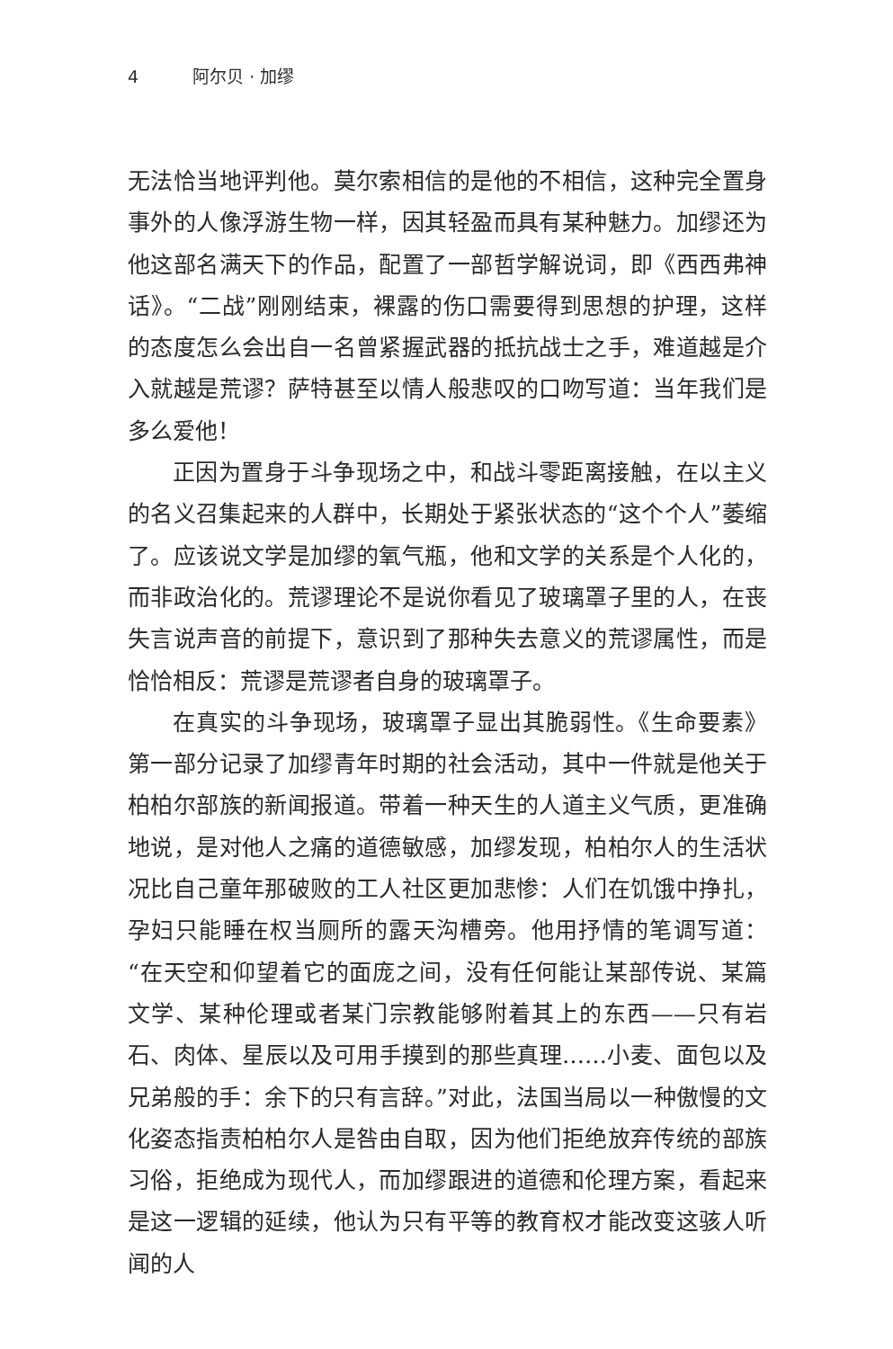4 阿尔贝 · 加缪
无法恰当地评判他。莫尔索相信的是他的不相信，这种完全置身事外的人像浮游生物一样，因其轻盈而具有某种魅力。加缪还为他这部名满天下的作品，配置了一部哲学解说词，即《西西弗神话》。“二战”刚刚结束，裸露的伤口需要得到思想的护理，这样的态度怎么会出自一名曾紧握武器的抵抗战士之手，难道越是介入就越是荒谬？萨特甚至以情人般悲叹的口吻写道：当年我们是多么爱他！
正因为置身于斗争现场之中，和战斗零距离接触，在以主义的名义召集起来的人群中，长期处于紧张状态的“这个个人”萎缩了。应该说文学是加缪的氧气瓶，他和文学的关系是个人化的，而非政治化的。荒谬理论不是说你看见了玻璃罩子里的人，在丧失言说声音的前提下，意识到了那种失去意义的荒谬属性，而是恰恰相反：荒谬是荒谬者自身的玻璃罩子。
在真实的斗争现场，玻璃罩子显出其脆弱性。《生命要素》第一部分记录了加缪青年时期的社会活动，其中一件就是他关于柏柏尔部族的新闻报道。带着一种天生的人道主义气质，更准确地说，是对他人之痛的道德敏感，加缪发现，柏柏尔人的生活状况比自己童年那破败的工人社区更加悲惨：人们在饥饿中挣扎，孕妇只能睡在权当厕所的露天沟槽旁。他用抒情的笔调写道：“在天空和仰望着它的面庞之间，没有任何能让某部传说、某篇文学、某种伦理或者某门宗教能够附着其上的东西——只有岩石、肉体、星辰以及可用手摸到的那些真理……小麦、面包以及兄弟般的手：余下的只有言辞。”对此，法国当局以一种傲慢的文化姿态指责柏柏尔人是咎由自取，因为他们拒绝放弃传统的部族习俗，拒绝成为现代人，而加缪跟进的道德和伦理方案，看起来是这一逻辑的延续，他认为只有平等的教育权才能改变这骇人听闻的人